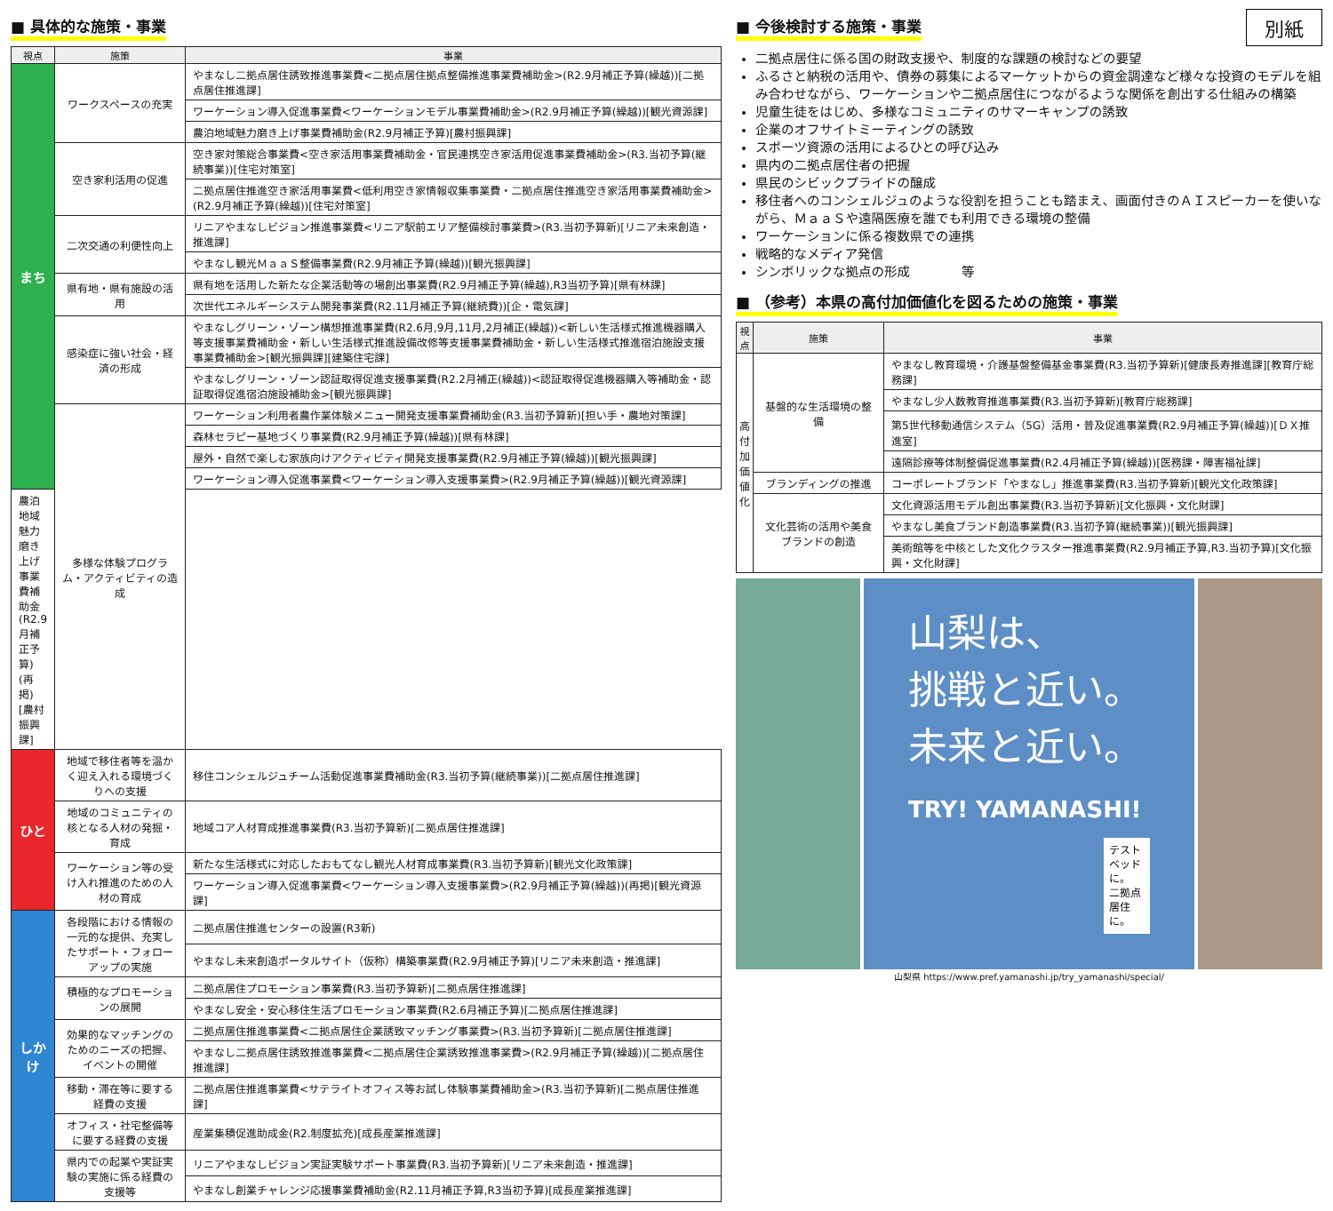■ 具体的な施策・事業
| 視点 | 施策 | 事業 |
| --- | --- | --- |
| まち | ワークスペースの充実 | やまなし二拠点居住誘致推進事業費<二拠点居住拠点整備推進事業費補助金>(R2.9月補正予算(繰越))[二拠点居住推進課] |
| | | ワーケーション導入促進事業費<ワーケーションモデル事業費補助金>(R2.9月補正予算(繰越))[観光資源課] |
| | | 農泊地域魅力磨き上げ事業費補助金(R2.9月補正予算)[農村振興課] |
| | 空き家利活用の促進 | 空き家対策総合事業費<空き家活用事業費補助金・官民連携空き家活用促進事業費補助金>(R3.当初予算(継続事業))[住宅対策室] |
| | | 二拠点居住推進空き家活用事業費<低利用空き家情報収集事業費・二拠点居住推進空き家活用事業費補助金>(R2.9月補正予算(繰越))[住宅対策室] |
| | 二次交通の利便性向上 | リニアやまなしビジョン推進事業費<リニア駅前エリア整備検討事業費>(R3.当初予算新)[リニア未来創造・推進課] |
| | | やまなし観光ＭａａＳ整備事業費(R2.9月補正予算(繰越))[観光振興課] |
| | 県有地・県有施設の活用 | 県有地を活用した新たな企業活動等の場創出事業費(R2.9月補正予算(繰越),R3当初予算)[県有林課] |
| | | 次世代エネルギーシステム開発事業費(R2.11月補正予算(継続費))[企・電気課] |
| | 感染症に強い社会・経済の形成 | やまなしグリーン・ゾーン構想推進事業費(R2.6月,9月,11月,2月補正(繰越))<新しい生活様式推進機器購入等支援事業費補助金・新しい生活様式推進設備改修等支援事業費補助金・新しい生活様式推進宿泊施設支援事業費補助金>[観光振興課][建築住宅課] |
| | | やまなしグリーン・ゾーン認証取得促進支援事業費(R2.2月補正(繰越))<認証取得促進機器購入等補助金・認証取得促進宿泊施設補助金>[観光振興課] |
| | 多様な体験プログラム・アクティビティの造成 | ワーケーション利用者農作業体験メニュー開発支援事業費補助金(R3.当初予算新)[担い手・農地対策課] |
| | | 森林セラピー基地づくり事業費(R2.9月補正予算(繰越))[県有林課] |
| | | 屋外・自然で楽しむ家族向けアクティビティ開発支援事業費(R2.9月補正予算(繰越))[観光振興課] |
| | | ワーケーション導入促進事業費<ワーケーション導入支援事業費>(R2.9月補正予算(繰越))[観光資源課] |
| 農泊地域魅力磨き上げ事業費補助金(R2.9月補正予算)(再掲)[農村振興課] | | |
| ひと | 地域で移住者等を温かく迎え入れる環境づくりへの支援 | 移住コンシェルジュチーム活動促進事業費補助金(R3.当初予算(継続事業))[二拠点居住推進課] |
| | 地域のコミュニティの核となる人材の発掘・育成 | 地域コア人材育成推進事業費(R3.当初予算新)[二拠点居住推進課] |
| | ワーケーション等の受け入れ推進のための人材の育成 | 新たな生活様式に対応したおもてなし観光人材育成事業費(R3.当初予算新)[観光文化政策課] |
| | | ワーケーション導入促進事業費<ワーケーション導入支援事業費>(R2.9月補正予算(繰越))(再掲)[観光資源課] |
| しかけ | 各段階における情報の一元的な提供、充実したサポート・フォローアップの実施 | 二拠点居住推進センターの設置(R3新) |
| | | やまなし未来創造ポータルサイト（仮称）構築事業費(R2.9月補正予算)[リニア未来創造・推進課] |
| | 積極的なプロモーションの展開 | 二拠点居住プロモーション事業費(R3.当初予算新)[二拠点居住推進課] |
| | | やまなし安全・安心移住生活プロモーション事業費(R2.6月補正予算)[二拠点居住推進課] |
| | 効果的なマッチングのためのニーズの把握、イベントの開催 | 二拠点居住推進事業費<二拠点居住企業誘致マッチング事業費>(R3.当初予算新)[二拠点居住推進課] |
| | | やまなし二拠点居住誘致推進事業費<二拠点居住企業誘致推進事業費>(R2.9月補正予算(繰越))[二拠点居住推進課] |
| | 移動・滞在等に要する経費の支援 | 二拠点居住推進事業費<サテライトオフィス等お試し体験事業費補助金>(R3.当初予算新)[二拠点居住推進課] |
| | オフィス・社宅整備等に要する経費の支援 | 産業集積促進助成金(R2.制度拡充)[成長産業推進課] |
| | 県内での起業や実証実験の実施に係る経費の支援等 | リニアやまなしビジョン実証実験サポート事業費(R3.当初予算新)[リニア未来創造・推進課] |
| | | やまなし創業チャレンジ応援事業費補助金(R2.11月補正予算,R3当初予算)[成長産業推進課] |
別紙
■ 今後検討する施策・事業
二拠点居住に係る国の財政支援や、制度的な課題の検討などの要望
ふるさと納税の活用や、債券の募集によるマーケットからの資金調達など様々な投資のモデルを組み合わせながら、ワーケーションや二拠点居住につながるような関係を創出する仕組みの構築
児童生徒をはじめ、多様なコミュニティのサマーキャンプの誘致
企業のオフサイトミーティングの誘致
スポーツ資源の活用によるひとの呼び込み
県内の二拠点居住者の把握
県民のシビックプライドの醸成
移住者へのコンシェルジュのような役割を担うことも踏まえ、画面付きのＡＩスピーカーを使いながら、ＭａａＳや遠隔医療を誰でも利用できる環境の整備
ワーケーションに係る複数県での連携
戦略的なメディア発信
シンボリックな拠点の形成　　　　等
■ （参考）本県の高付加価値化を図るための施策・事業
| 視点 | 施策 | 事業 |
| --- | --- | --- |
| 高付加価値化 | 基盤的な生活環境の整備 | やまなし教育環境・介護基盤整備基金事業費(R3.当初予算新)[健康長寿推進課][教育庁総務課] |
| | | やまなし少人数教育推進事業費(R3.当初予算新)[教育庁総務課] |
| | | 第5世代移動通信システム（5G）活用・普及促進事業費(R2.9月補正予算(繰越))[ＤＸ推進室] |
| | | 遠隔診療等体制整備促進事業費(R2.4月補正予算(繰越))[医務課・障害福祉課] |
| | ブランディングの推進 | コーポレートブランド「やまなし」推進事業費(R3.当初予算新)[観光文化政策課] |
| | 文化芸術の活用や美食ブランドの創造 | 文化資源活用モデル創出事業費(R3.当初予算新)[文化振興・文化財課] |
| | | やまなし美食ブランド創造事業費(R3.当初予算(継続事業))[観光振興課] |
| | | 美術館等を中核とした文化クラスター推進事業費(R2.9月補正予算,R3.当初予算)[文化振興・文化財課] |
山梨は、
挑戦と近い。
未来と近い。
TRY! YAMANASHI!
テストベッドに。
二拠点居住に。
山梨県 https://www.pref.yamanashi.jp/try_yamanashi/special/